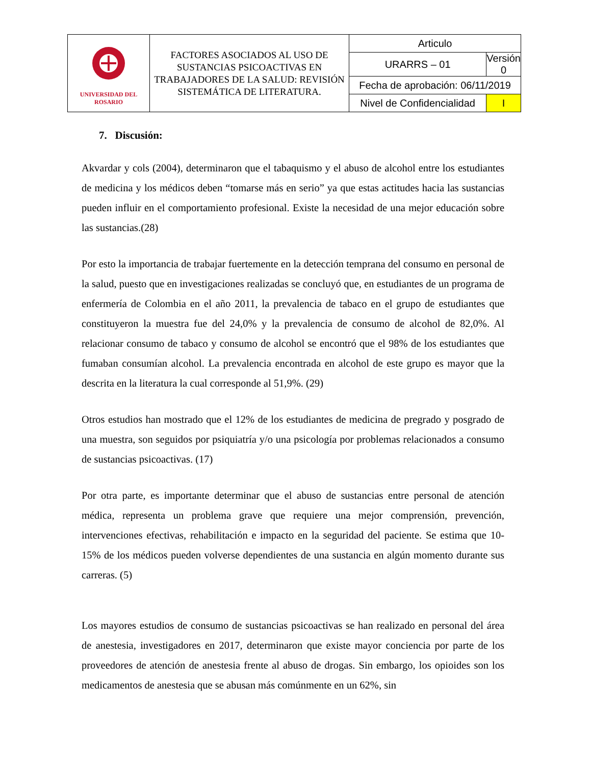| UNIVERSIDAD DEL ROSARIO | FACTORES ASOCIADOS AL USO DE SUSTANCIAS PSICOACTIVAS EN TRABAJADORES DE LA SALUD: REVISIÓN SISTEMÁTICA DE LITERATURA. | Articulo | |
| | | URARRS – 01 | Versión 0 |
| | | Fecha de aprobación: 06/11/2019 | |
| | | Nivel de Confidencialidad | I |
7. Discusión:
Akvardar y cols (2004), determinaron que el tabaquismo y el abuso de alcohol entre los estudiantes de medicina y los médicos deben “tomarse más en serio” ya que estas actitudes hacia las sustancias pueden influir en el comportamiento profesional. Existe la necesidad de una mejor educación sobre las sustancias.(28)
Por esto la importancia de trabajar fuertemente en la detección temprana del consumo en personal de la salud, puesto que en investigaciones realizadas se concluyó que, en estudiantes de un programa de enfermería de Colombia en el año 2011, la prevalencia de tabaco en el grupo de estudiantes que constituyeron la muestra fue del 24,0% y la prevalencia de consumo de alcohol de 82,0%. Al relacionar consumo de tabaco y consumo de alcohol se encontró que el 98% de los estudiantes que fumaban consumían alcohol. La prevalencia encontrada en alcohol de este grupo es mayor que la descrita en la literatura la cual corresponde al 51,9%. (29)
Otros estudios han mostrado que el 12% de los estudiantes de medicina de pregrado y posgrado de una muestra, son seguidos por psiquiatría y/o una psicología por problemas relacionados a consumo de sustancias psicoactivas. (17)
Por otra parte, es importante determinar que el abuso de sustancias entre personal de atención médica, representa un problema grave que requiere una mejor comprensión, prevención, intervenciones efectivas, rehabilitación e impacto en la seguridad del paciente. Se estima que 10-15% de los médicos pueden volverse dependientes de una sustancia en algún momento durante sus carreras. (5)
Los mayores estudios de consumo de sustancias psicoactivas se han realizado en personal del área de anestesia, investigadores en 2017, determinaron que existe mayor conciencia por parte de los proveedores de atención de anestesia frente al abuso de drogas. Sin embargo, los opioides son los medicamentos de anestesia que se abusan más comúnmente en un 62%, sin